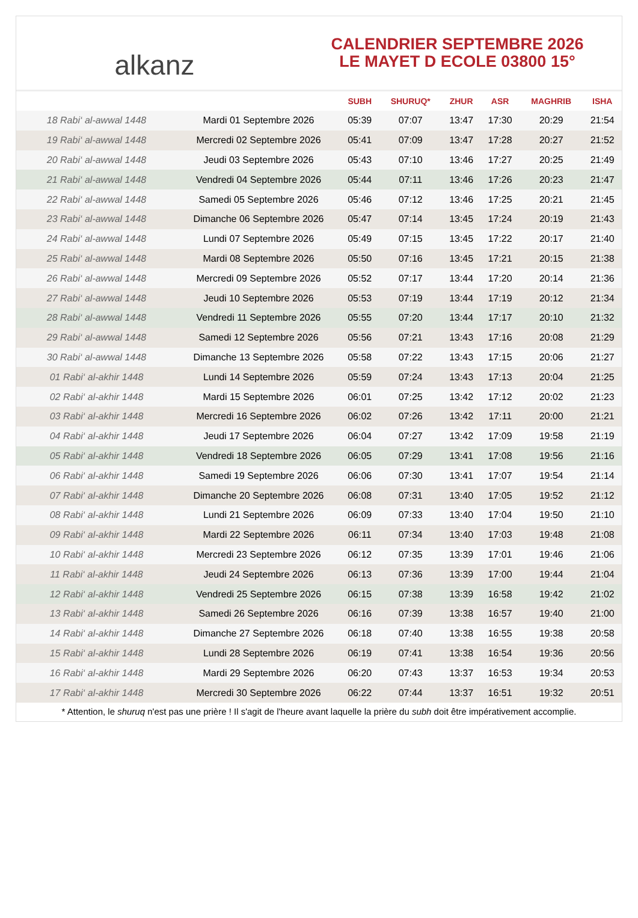alkanz
CALENDRIER SEPTEMBRE 2026
LE MAYET D ECOLE 03800 15°
| | | SUBH | SHURUQ* | ZHUR | ASR | MAGHRIB | ISHA |
| --- | --- | --- | --- | --- | --- | --- | --- |
| 18 Rabi‘ al-awwal 1448 | Mardi 01 Septembre 2026 | 05:39 | 07:07 | 13:47 | 17:30 | 20:29 | 21:54 |
| 19 Rabi‘ al-awwal 1448 | Mercredi 02 Septembre 2026 | 05:41 | 07:09 | 13:47 | 17:28 | 20:27 | 21:52 |
| 20 Rabi‘ al-awwal 1448 | Jeudi 03 Septembre 2026 | 05:43 | 07:10 | 13:46 | 17:27 | 20:25 | 21:49 |
| 21 Rabi‘ al-awwal 1448 | Vendredi 04 Septembre 2026 | 05:44 | 07:11 | 13:46 | 17:26 | 20:23 | 21:47 |
| 22 Rabi‘ al-awwal 1448 | Samedi 05 Septembre 2026 | 05:46 | 07:12 | 13:46 | 17:25 | 20:21 | 21:45 |
| 23 Rabi‘ al-awwal 1448 | Dimanche 06 Septembre 2026 | 05:47 | 07:14 | 13:45 | 17:24 | 20:19 | 21:43 |
| 24 Rabi‘ al-awwal 1448 | Lundi 07 Septembre 2026 | 05:49 | 07:15 | 13:45 | 17:22 | 20:17 | 21:40 |
| 25 Rabi‘ al-awwal 1448 | Mardi 08 Septembre 2026 | 05:50 | 07:16 | 13:45 | 17:21 | 20:15 | 21:38 |
| 26 Rabi‘ al-awwal 1448 | Mercredi 09 Septembre 2026 | 05:52 | 07:17 | 13:44 | 17:20 | 20:14 | 21:36 |
| 27 Rabi‘ al-awwal 1448 | Jeudi 10 Septembre 2026 | 05:53 | 07:19 | 13:44 | 17:19 | 20:12 | 21:34 |
| 28 Rabi‘ al-awwal 1448 | Vendredi 11 Septembre 2026 | 05:55 | 07:20 | 13:44 | 17:17 | 20:10 | 21:32 |
| 29 Rabi‘ al-awwal 1448 | Samedi 12 Septembre 2026 | 05:56 | 07:21 | 13:43 | 17:16 | 20:08 | 21:29 |
| 30 Rabi‘ al-awwal 1448 | Dimanche 13 Septembre 2026 | 05:58 | 07:22 | 13:43 | 17:15 | 20:06 | 21:27 |
| 01 Rabi‘ al-akhir 1448 | Lundi 14 Septembre 2026 | 05:59 | 07:24 | 13:43 | 17:13 | 20:04 | 21:25 |
| 02 Rabi‘ al-akhir 1448 | Mardi 15 Septembre 2026 | 06:01 | 07:25 | 13:42 | 17:12 | 20:02 | 21:23 |
| 03 Rabi‘ al-akhir 1448 | Mercredi 16 Septembre 2026 | 06:02 | 07:26 | 13:42 | 17:11 | 20:00 | 21:21 |
| 04 Rabi‘ al-akhir 1448 | Jeudi 17 Septembre 2026 | 06:04 | 07:27 | 13:42 | 17:09 | 19:58 | 21:19 |
| 05 Rabi‘ al-akhir 1448 | Vendredi 18 Septembre 2026 | 06:05 | 07:29 | 13:41 | 17:08 | 19:56 | 21:16 |
| 06 Rabi‘ al-akhir 1448 | Samedi 19 Septembre 2026 | 06:06 | 07:30 | 13:41 | 17:07 | 19:54 | 21:14 |
| 07 Rabi‘ al-akhir 1448 | Dimanche 20 Septembre 2026 | 06:08 | 07:31 | 13:40 | 17:05 | 19:52 | 21:12 |
| 08 Rabi‘ al-akhir 1448 | Lundi 21 Septembre 2026 | 06:09 | 07:33 | 13:40 | 17:04 | 19:50 | 21:10 |
| 09 Rabi‘ al-akhir 1448 | Mardi 22 Septembre 2026 | 06:11 | 07:34 | 13:40 | 17:03 | 19:48 | 21:08 |
| 10 Rabi‘ al-akhir 1448 | Mercredi 23 Septembre 2026 | 06:12 | 07:35 | 13:39 | 17:01 | 19:46 | 21:06 |
| 11 Rabi‘ al-akhir 1448 | Jeudi 24 Septembre 2026 | 06:13 | 07:36 | 13:39 | 17:00 | 19:44 | 21:04 |
| 12 Rabi‘ al-akhir 1448 | Vendredi 25 Septembre 2026 | 06:15 | 07:38 | 13:39 | 16:58 | 19:42 | 21:02 |
| 13 Rabi‘ al-akhir 1448 | Samedi 26 Septembre 2026 | 06:16 | 07:39 | 13:38 | 16:57 | 19:40 | 21:00 |
| 14 Rabi‘ al-akhir 1448 | Dimanche 27 Septembre 2026 | 06:18 | 07:40 | 13:38 | 16:55 | 19:38 | 20:58 |
| 15 Rabi‘ al-akhir 1448 | Lundi 28 Septembre 2026 | 06:19 | 07:41 | 13:38 | 16:54 | 19:36 | 20:56 |
| 16 Rabi‘ al-akhir 1448 | Mardi 29 Septembre 2026 | 06:20 | 07:43 | 13:37 | 16:53 | 19:34 | 20:53 |
| 17 Rabi‘ al-akhir 1448 | Mercredi 30 Septembre 2026 | 06:22 | 07:44 | 13:37 | 16:51 | 19:32 | 20:51 |
* Attention, le shuruq n'est pas une prière ! Il s'agit de l'heure avant laquelle la prière du subh doit être impérativement accomplie.